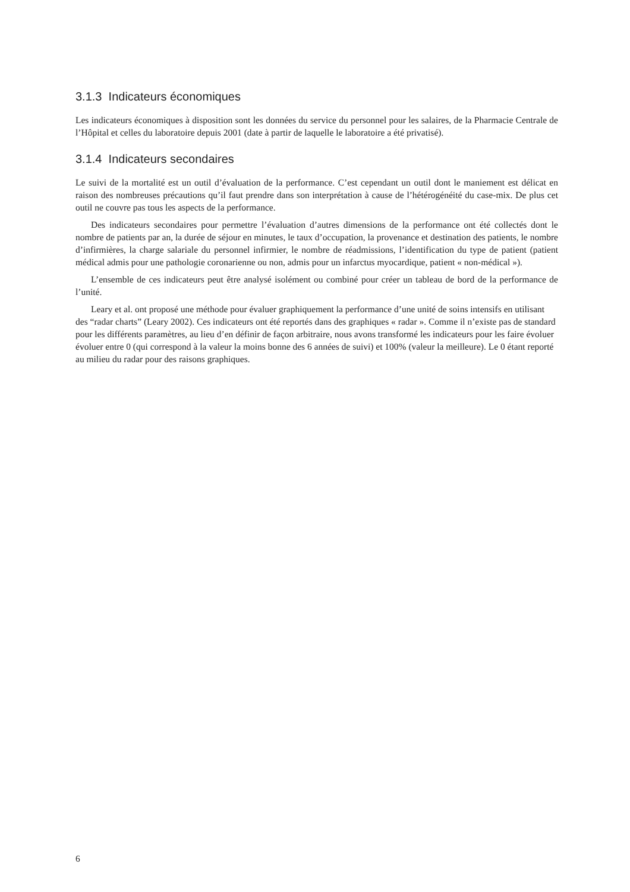3.1.3 Indicateurs économiques
Les indicateurs économiques à disposition sont les données du service du personnel pour les salaires, de la Pharmacie Centrale de l’Hôpital et celles du laboratoire depuis 2001 (date à partir de laquelle le laboratoire a été privatisé).
3.1.4 Indicateurs secondaires
Le suivi de la mortalité est un outil d’évaluation de la performance. C’est cependant un outil dont le maniement est délicat en raison des nombreuses précautions qu’il faut prendre dans son interprétation à cause de l’hétérogénéité du case-mix. De plus cet outil ne couvre pas tous les aspects de la performance.
Des indicateurs secondaires pour permettre l’évaluation d’autres dimensions de la performance ont été collectés dont le nombre de patients par an, la durée de séjour en minutes, le taux d’occupation, la provenance et destination des patients, le nombre d’infirmières, la charge salariale du personnel infirmier, le nombre de réadmissions, l’identification du type de patient (patient médical admis pour une pathologie coronarienne ou non, admis pour un infarctus myocardique, patient « non-médical »).
L’ensemble de ces indicateurs peut être analysé isolément ou combiné pour créer un tableau de bord de la performance de l’unité.
Leary et al. ont proposé une méthode pour évaluer graphiquement la performance d’une unité de soins intensifs en utilisant des “radar charts” (Leary 2002). Ces indicateurs ont été reportés dans des graphiques « radar ». Comme il n’existe pas de standard pour les différents paramètres, au lieu d’en définir de façon arbitraire, nous avons transformé les indicateurs pour les faire évoluer évoluer entre 0 (qui correspond à la valeur la moins bonne des 6 années de suivi) et 100% (valeur la meilleure). Le 0 étant reporté au milieu du radar pour des raisons graphiques.
6